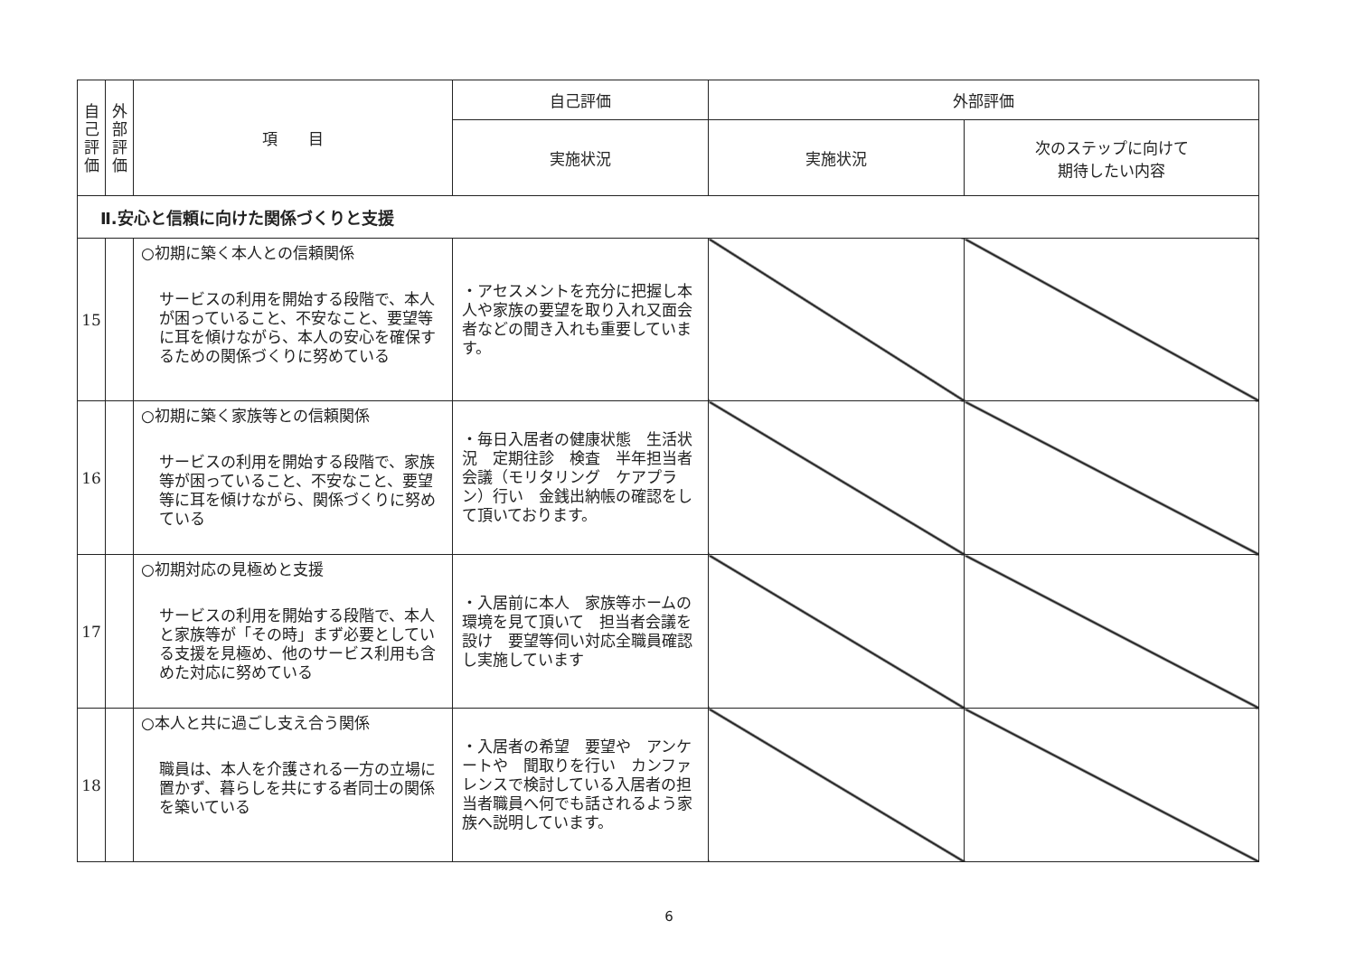| 自 己 評 価 | 外 部 評 価 | 項 目 | 自己評価 | 外部評価 | |
| --- | --- | --- | --- | --- | --- |
| | | | 実施状況 | 実施状況 | 次のステップに向けて 期待したい内容 |
| Ⅱ.安心と信頼に向けた関係づくりと支援 | | | | | |
| 15 | | ○初期に築く本人との信頼関係 サービスの利用を開始する段階で、本人が困っていること、不安なこと、要望等に耳を傾けながら、本人の安心を確保するための関係づくりに努めている | ・アセスメントを充分に把握し本人や家族の要望を取り入れ又面会者などの聞き入れも重要しています。 | | |
| 16 | | ○初期に築く家族等との信頼関係 サービスの利用を開始する段階で、家族等が困っていること、不安なこと、要望等に耳を傾けながら、関係づくりに努めている | ・毎日入居者の健康状態 生活状況 定期往診 検査 半年担当者会議（モリタリング ケアプラン）行い 金銭出納帳の確認をして頂いております。 | | |
| 17 | | ○初期対応の見極めと支援 サービスの利用を開始する段階で、本人と家族等が「その時」まず必要としている支援を見極め、他のサービス利用も含めた対応に努めている | ・入居前に本人 家族等ホームの環境を見て頂いて 担当者会議を設け 要望等伺い対応全職員確認し実施しています | | |
| 18 | | ○本人と共に過ごし支え合う関係 職員は、本人を介護される一方の立場に置かず、暮らしを共にする者同士の関係を築いている | ・入居者の希望 要望や アンケートや 聞取りを行い カンファレンスで検討している入居者の担当者職員へ何でも話されるよう家族へ説明しています。 | | |
6